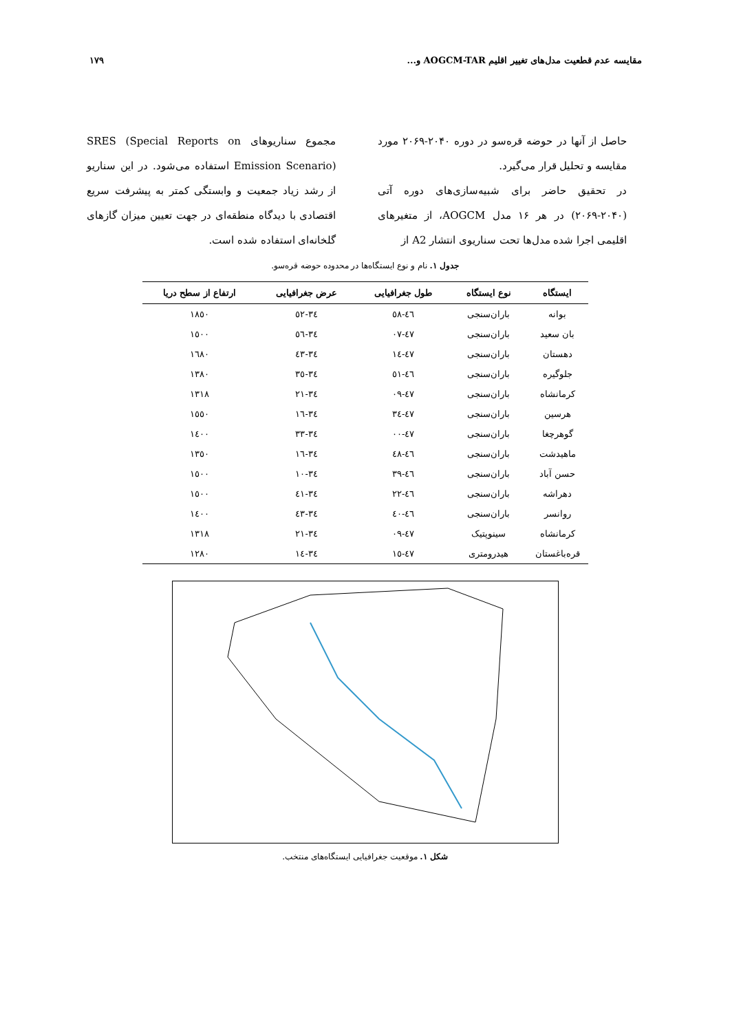مقایسه عدم قطعیت مدل‌های تغییر اقلیم AOGCM-TAR و... ۱۷۹
حاصل از آنها در حوضه قرەسو در دوره ۲۰۴۰-۲۰۶۹ مورد مقایسه و تحلیل قرار می‌گیرد.
در تحقیق حاضر برای شبیه‌سازی‌های دوره آتی (۲۰۴۰-۲۰۶۹) در هر ۱۶ مدل AOGCM، از متغیرهای اقلیمی اجرا شده مدل‌ها تحت سناریوی انتشار A2 از
مجموع سناریوهای SRES (Special Reports on Emission Scenario) استفاده می‌شود. در این سناریو از رشد زیاد جمعیت و وابستگی کمتر به پیشرفت سریع اقتصادی با دیدگاه منطقه‌ای در جهت تعیین میزان گازهای گلخانه‌ای استفاده شده است.
جدول ۱. نام و نوع ایستگاه‌ها در محدوده حوضه قرەسو.
| ایستگاه | نوع ایستگاه | طول جغرافیایی | عرض جغرافیایی | ارتفاع از سطح دریا |
| --- | --- | --- | --- | --- |
| بوانه | باران‌سنجی | ٤٦-٥٨ | ٣٤-٥٢ | ١٨٥٠ |
| بان سعید | باران‌سنجی | ٤٧-٠٧ | ٣٤-٥٦ | ١٥٠٠ |
| دهستان | باران‌سنجی | ٤٧-١٤ | ٣٤-٤٣ | ١٦٨٠ |
| جلوگیره | باران‌سنجی | ٤٦-٥١ | ٣٤-٣٥ | ١٣٨٠ |
| کرمانشاه | باران‌سنجی | ٤٧-٠٩ | ٣٤-٢١ | ١٣١٨ |
| هرسین | باران‌سنجی | ٤٧-٣٤ | ٣٤-١٦ | ١٥٥٠ |
| گوهرچغا | باران‌سنجی | ٤٧-٠٠ | ٣٤-٣٣ | ١٤٠٠ |
| ماهیدشت | باران‌سنجی | ٤٦-٤٨ | ٣٤-١٦ | ١٣٥٠ |
| حسن آباد | باران‌سنجی | ٤٦-٣٩ | ٣٤-١٠ | ١٥٠٠ |
| دهراشه | باران‌سنجی | ٤٦-٢٢ | ٣٤-٤١ | ١٥٠٠ |
| روانسر | باران‌سنجی | ٤٦-٤٠ | ٣٤-٤٣ | ١٤٠٠ |
| کرمانشاه | سینوپتیک | ٤٧-٠٩ | ٣٤-٢١ | ١٣١٨ |
| قرەباغستان | هیدرومتری | ٤٧-١٥ | ٣٤-١٤ | ١٢٨٠ |
شکل ۱. موقعیت جغرافیایی ایستگاه‌های منتخب.